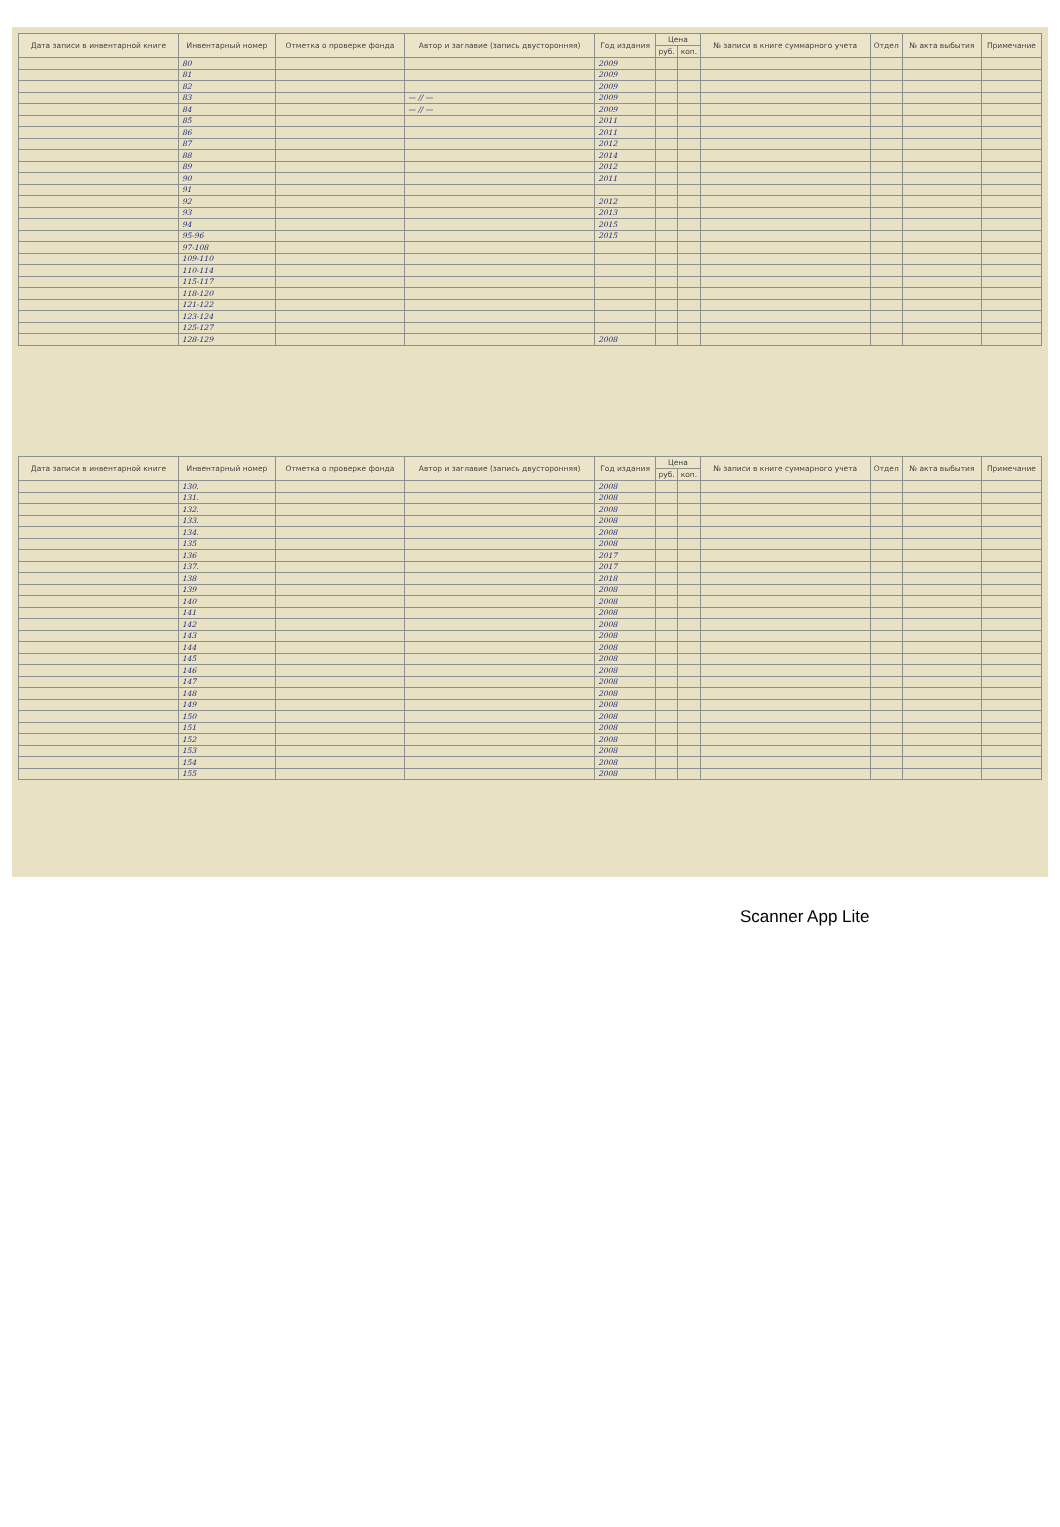| Дата записи в инвентарной книге | Инвентарный номер | Отметка о проверке фонда | Автор и заглавие (запись двусторонняя) | Год издания | Цена | | № записи в книге суммарного учета | Отдел | № акта выбытия | Примечание |
| --- | --- | --- | --- | --- | --- | --- | --- | --- | --- | --- |
| | | | | | руб. | коп. | | | | |
| | 80 | | | 2009 | | | | | | |
| | 81 | | | 2009 | | | | | | |
| | 82 | | | 2009 | | | | | | |
| | 83 | | — // — | 2009 | | | | | | |
| | 84 | | — // — | 2009 | | | | | | |
| | 85 | | | 2011 | | | | | | |
| | 86 | | | 2011 | | | | | | |
| | 87 | | | 2012 | | | | | | |
| | 88 | | | 2014 | | | | | | |
| | 89 | | | 2012 | | | | | | |
| | 90 | | | 2011 | | | | | | |
| | 91 | | | | | | | | | |
| | 92 | | | 2012 | | | | | | |
| | 93 | | | 2013 | | | | | | |
| | 94 | | | 2015 | | | | | | |
| | 95-96 | | | 2015 | | | | | | |
| | 97-108 | | | | | | | | | |
| | 109-110 | | | | | | | | | |
| | 110-114 | | | | | | | | | |
| | 115-117 | | | | | | | | | |
| | 118-120 | | | | | | | | | |
| | 121-122 | | | | | | | | | |
| | 123-124 | | | | | | | | | |
| | 125-127 | | | | | | | | | |
| | 128-129 | | | 2008 | | | | | | |
| Дата записи в инвентарной книге | Инвентарный номер | Отметка о проверке фонда | Автор и заглавие (запись двусторонняя) | Год издания | Цена | | № записи в книге суммарного учета | Отдел | № акта выбытия | Примечание |
| --- | --- | --- | --- | --- | --- | --- | --- | --- | --- | --- |
| | | | | | руб. | коп. | | | | |
| | 130. | | | 2008 | | | | | | |
| | 131. | | | 2008 | | | | | | |
| | 132. | | | 2008 | | | | | | |
| | 133. | | | 2008 | | | | | | |
| | 134. | | | 2008 | | | | | | |
| | 135 | | | 2008 | | | | | | |
| | 136 | | | 2017 | | | | | | |
| | 137. | | | 2017 | | | | | | |
| | 138 | | | 2018 | | | | | | |
| | 139 | | | 2008 | | | | | | |
| | 140 | | | 2008 | | | | | | |
| | 141 | | | 2008 | | | | | | |
| | 142 | | | 2008 | | | | | | |
| | 143 | | | 2008 | | | | | | |
| | 144 | | | 2008 | | | | | | |
| | 145 | | | 2008 | | | | | | |
| | 146 | | | 2008 | | | | | | |
| | 147 | | | 2008 | | | | | | |
| | 148 | | | 2008 | | | | | | |
| | 149 | | | 2008 | | | | | | |
| | 150 | | | 2008 | | | | | | |
| | 151 | | | 2008 | | | | | | |
| | 152 | | | 2008 | | | | | | |
| | 153 | | | 2008 | | | | | | |
| | 154 | | | 2008 | | | | | | |
| | 155 | | | 2008 | | | | | | |
Scanner App Lite